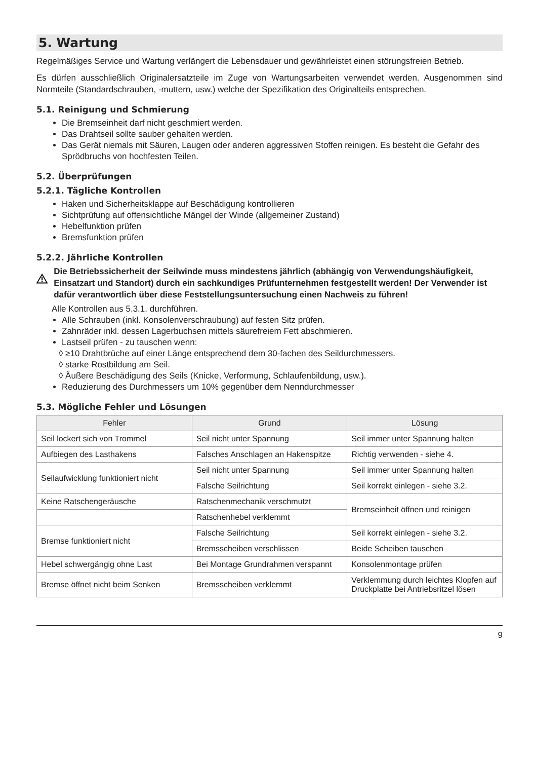5. Wartung
Regelmäßiges Service und Wartung verlängert die Lebensdauer und gewährleistet einen störungsfreien Betrieb.
Es dürfen ausschließlich Originalersatzteile im Zuge von Wartungsarbeiten verwendet werden. Ausgenommen sind Normteile (Standardschrauben, -muttern, usw.) welche der Spezifikation des Originalteils entsprechen.
5.1. Reinigung und Schmierung
Die Bremseinheit darf nicht geschmiert werden.
Das Drahtseil sollte sauber gehalten werden.
Das Gerät niemals mit Säuren, Laugen oder anderen aggressiven Stoffen reinigen. Es besteht die Gefahr des Sprödbruchs von hochfesten Teilen.
5.2. Überprüfungen
5.2.1. Tägliche Kontrollen
Haken und Sicherheitsklappe auf Beschädigung kontrollieren
Sichtprüfung auf offensichtliche Mängel der Winde (allgemeiner Zustand)
Hebelfunktion prüfen
Bremsfunktion prüfen
5.2.2. Jährliche Kontrollen
Die Betriebssicherheit der Seilwinde muss mindestens jährlich (abhängig von Verwendungshäufigkeit, Einsatzart und Standort) durch ein sachkundiges Prüfunternehmen festgestellt werden! Der Verwender ist dafür verantwortlich über diese Feststellungsuntersuchung einen Nachweis zu führen!
Alle Kontrollen aus 5.3.1. durchführen.
Alle Schrauben (inkl. Konsolenverschraubung) auf festen Sitz prüfen.
Zahnräder inkl. dessen Lagerbuchsen mittels säurefreiem Fett abschmieren.
Lastseil prüfen - zu tauschen wenn:
◊ ≥10 Drahtbrüche auf einer Länge entsprechend dem 30-fachen des Seildurchmessers.
◊ starke Rostbildung am Seil.
◊ Äußere Beschädigung des Seils (Knicke, Verformung, Schlaufenbildung, usw.).
Reduzierung des Durchmessers um 10% gegenüber dem Nenndurchmesser
5.3. Mögliche Fehler und Lösungen
| Fehler | Grund | Lösung |
| --- | --- | --- |
| Seil lockert sich von Trommel | Seil nicht unter Spannung | Seil immer unter Spannung halten |
| Aufbiegen des Lasthakens | Falsches Anschlagen an Hakenspitze | Richtig verwenden - siehe 4. |
| Seilaufwicklung funktioniert nicht | Seil nicht unter Spannung | Seil immer unter Spannung halten |
| | Falsche Seilrichtung | Seil korrekt einlegen - siehe 3.2. |
| Keine Ratschengeräusche | Ratschenmechanik verschmutzt | Bremseinheit öffnen und reinigen |
| | Ratschenhebel verklemmt | |
| Bremse funktioniert nicht | Falsche Seilrichtung | Seil korrekt einlegen - siehe 3.2. |
| | Bremsscheiben verschlissen | Beide Scheiben tauschen |
| Hebel schwergängig ohne Last | Bei Montage Grundrahmen verspannt | Konsolenmontage prüfen |
| Bremse öffnet nicht beim Senken | Bremsscheiben verklemmt | Verklemmung durch leichtes Klopfen auf Druckplatte bei Antriebsritzel lösen |
9